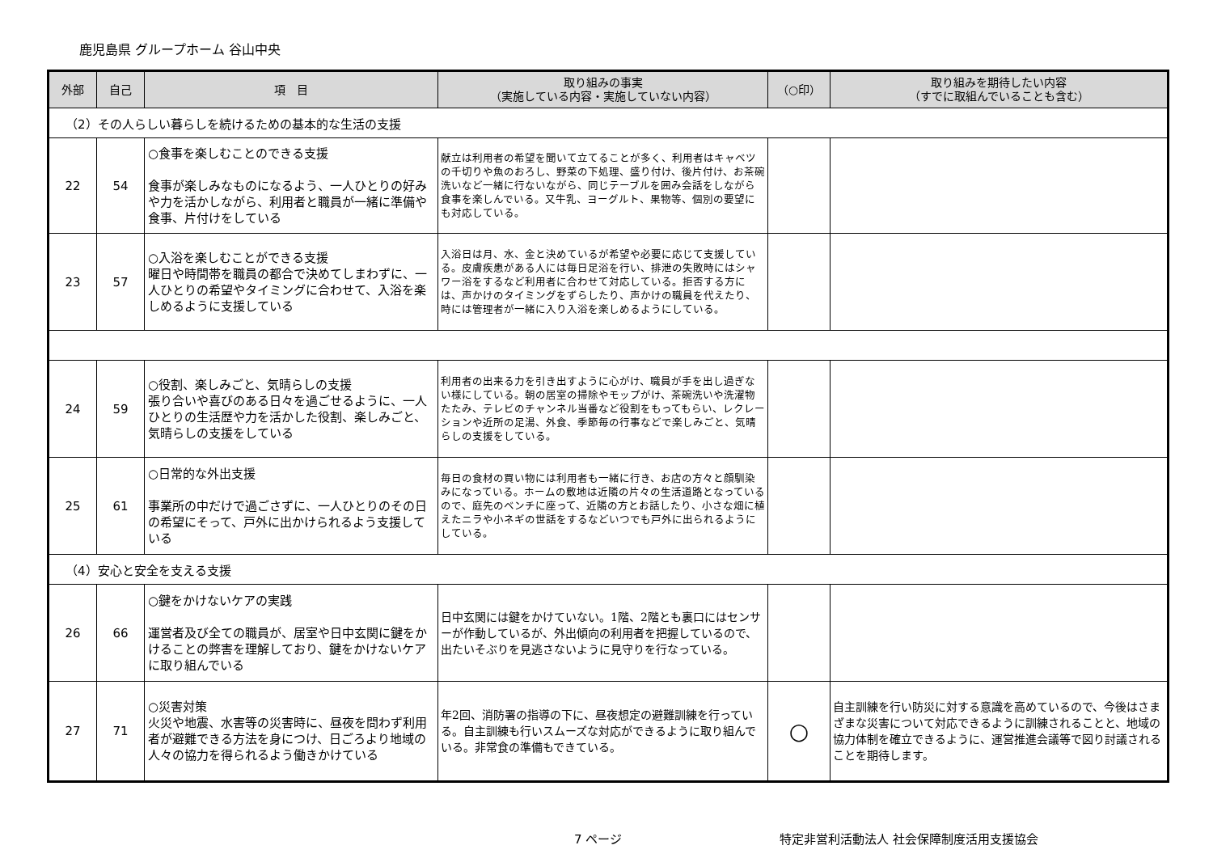鹿児島県 グループホーム 谷山中央
| 外部 | 自己 | 項 目 | 取り組みの事実 （実施している内容・実施していない内容） | （○印） | 取り組みを期待したい内容 （すでに取組んでいることも含む） |
| --- | --- | --- | --- | --- | --- |
| （2）その人らしい暮らしを続けるための基本的な生活の支援 | | | | | |
| 22 | 54 | ○食事を楽しむことのできる支援 食事が楽しみなものになるよう、一人ひとりの好みや力を活かしながら、利用者と職員が一緒に準備や食事、片付けをしている | 献立は利用者の希望を聞いて立てることが多く、利用者はキャベツの千切りや魚のおろし、野菜の下処理、盛り付け、後片付け、お茶碗洗いなど一緒に行ないながら、同じテーブルを囲み会話をしながら食事を楽しんでいる。又牛乳、ヨーグルト、果物等、個別の要望にも対応している。 | | |
| 23 | 57 | ○入浴を楽しむことができる支援 曜日や時間帯を職員の都合で決めてしまわずに、一人ひとりの希望やタイミングに合わせて、入浴を楽しめるように支援している | 入浴日は月、水、金と決めているが希望や必要に応じて支援している。皮膚疾患がある人には毎日足浴を行い、排泄の失敗時にはシャワー浴をするなど利用者に合わせて対応している。拒否する方には、声かけのタイミングをずらしたり、声かけの職員を代えたり、時には管理者が一緒に入り入浴を楽しめるようにしている。 | | |
| 24 | 59 | ○役割、楽しみごと、気晴らしの支援 張り合いや喜びのある日々を過ごせるように、一人ひとりの生活歴や力を活かした役割、楽しみごと、気晴らしの支援をしている | 利用者の出来る力を引き出すように心がけ、職員が手を出し過ぎない様にしている。朝の居室の掃除やモップがけ、茶碗洗いや洗濯物たたみ、テレビのチャンネル当番など役割をもってもらい、レクレーションや近所の足湯、外食、季節毎の行事などで楽しみごと、気晴らしの支援をしている。 | | |
| 25 | 61 | ○日常的な外出支援 事業所の中だけで過ごさずに、一人ひとりのその日の希望にそって、戸外に出かけられるよう支援している | 毎日の食材の買い物には利用者も一緒に行き、お店の方々と顔馴染みになっている。ホームの敷地は近隣の片々の生活道路となっているので、庭先のベンチに座って、近隣の方とお話したり、小さな畑に植えたニラや小ネギの世話をするなどいつでも戸外に出られるようにしている。 | | |
| （4）安心と安全を支える支援 | | | | | |
| 26 | 66 | ○鍵をかけないケアの実践 運営者及び全ての職員が、居室や日中玄関に鍵をかけることの弊害を理解しており、鍵をかけないケアに取り組んでいる | 日中玄関には鍵をかけていない。1階、2階とも裏口にはセンサーが作動しているが、外出傾向の利用者を把握しているので、出たいそぶりを見逃さないように見守りを行なっている。 | | |
| 27 | 71 | ○災害対策 火災や地震、水害等の災害時に、昼夜を問わず利用者が避難できる方法を身につけ、日ごろより地域の人々の協力を得られるよう働きかけている | 年2回、消防署の指導の下に、昼夜想定の避難訓練を行っている。自主訓練も行いスムーズな対応ができるように取り組んでいる。非常食の準備もできている。 | ○ | 自主訓練を行い防災に対する意識を高めているので、今後はさまざまな災害について対応できるように訓練されることと、地域の協力体制を確立できるように、運営推進会議等で図り討議されることを期待します。 |
7 ページ 特定非営利活動法人 社会保障制度活用支援協会